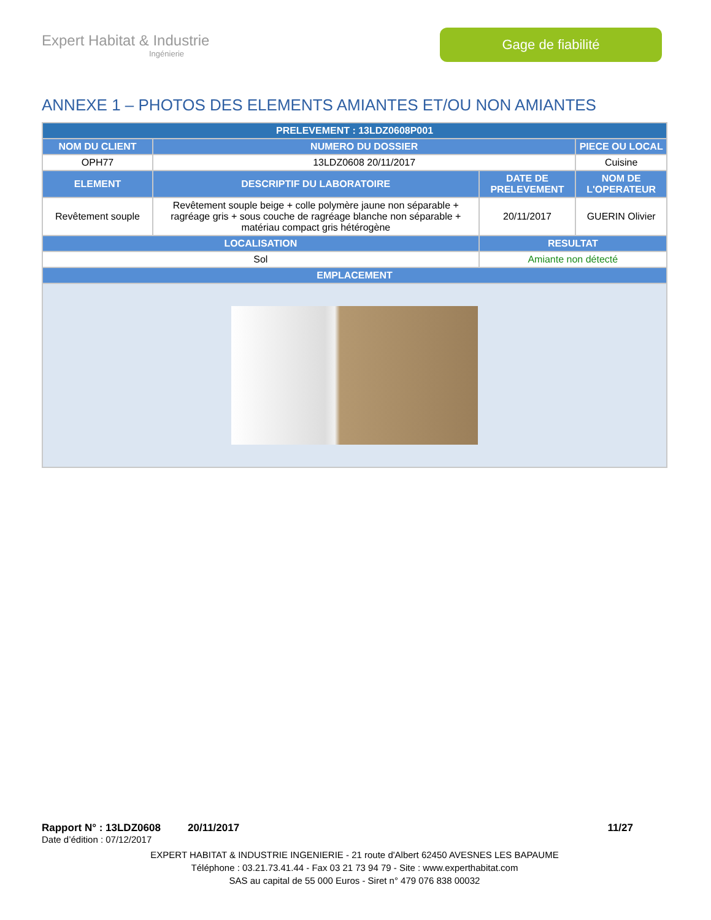Expert Habitat & Industrie
Ingénierie
Gage de fiabilité
ANNEXE 1 – PHOTOS DES ELEMENTS AMIANTES ET/OU NON AMIANTES
| PRELEVEMENT : 13LDZ0608P001 | | | |
| --- | --- | --- | --- |
| NOM DU CLIENT | NUMERO DU DOSSIER | | PIECE OU LOCAL |
| OPH77 | 13LDZ0608 20/11/2017 | | Cuisine |
| ELEMENT | DESCRIPTIF DU LABORATOIRE | DATE DE PRELEVEMENT | NOM DE L'OPERATEUR |
| Revêtement souple | Revêtement souple beige + colle polymère jaune non séparable + ragréage gris + sous couche de ragréage blanche non séparable + matériau compact gris hétérogène | 20/11/2017 | GUERIN Olivier |
| LOCALISATION | | RESULTAT | |
| Sol | | Amiante non détecté | |
| EMPLACEMENT | | | |
Rapport N° : 13LDZ0608 20/11/2017 11/27
Date d’édition : 07/12/2017
EXPERT HABITAT & INDUSTRIE INGENIERIE - 21 route d'Albert 62450 AVESNES LES BAPAUME
Téléphone : 03.21.73.41.44 - Fax 03 21 73 94 79 - Site : www.experthabitat.com
SAS au capital de 55 000 Euros - Siret n° 479 076 838 00032